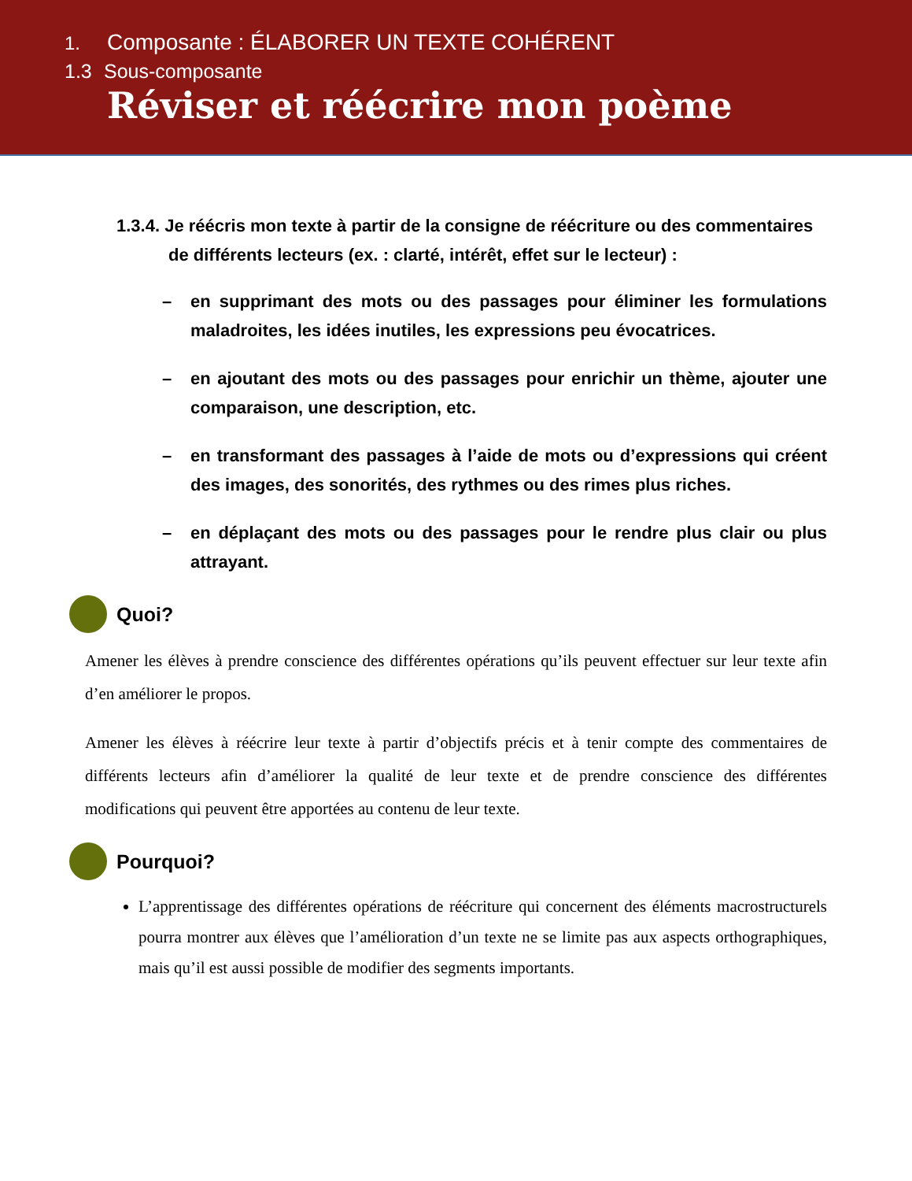1. Composante : ÉLABORER UN TEXTE COHÉRENT
1.3 Sous-composante
Réviser et réécrire mon poème
1.3.4. Je réécris mon texte à partir de la consigne de réécriture ou des commentaires de différents lecteurs (ex. : clarté, intérêt, effet sur le lecteur) :
– en supprimant des mots ou des passages pour éliminer les formulations maladroites, les idées inutiles, les expressions peu évocatrices.
– en ajoutant des mots ou des passages pour enrichir un thème, ajouter une comparaison, une description, etc.
– en transformant des passages à l’aide de mots ou d’expressions qui créent des images, des sonorités, des rythmes ou des rimes plus riches.
– en déplaçant des mots ou des passages pour le rendre plus clair ou plus attrayant.
Quoi?
Amener les élèves à prendre conscience des différentes opérations qu’ils peuvent effectuer sur leur texte afin d’en améliorer le propos.
Amener les élèves à réécrire leur texte à partir d’objectifs précis et à tenir compte des commentaires de différents lecteurs afin d’améliorer la qualité de leur texte et de prendre conscience des différentes modifications qui peuvent être apportées au contenu de leur texte.
Pourquoi?
L’apprentissage des différentes opérations de réécriture qui concernent des éléments macrostructurels pourra montrer aux élèves que l’amélioration d’un texte ne se limite pas aux aspects orthographiques, mais qu’il est aussi possible de modifier des segments importants.